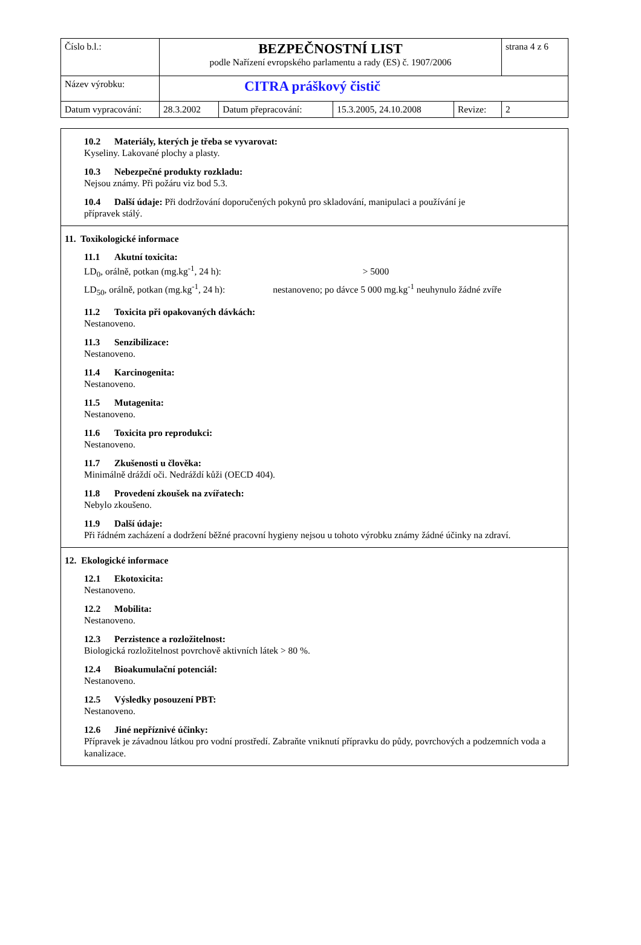| Číslo b.l.: | BEZPEČNOSTNÍ LIST podle Nařízení evropského parlamentu a rady (ES) č. 1907/2006 | | | | strana 4 z 6 |
| Název výrobku: | CITRA práškový čistič | | | | |
| Datum vypracování: | 28.3.2002 | Datum přepracování: | 15.3.2005, 24.10.2008 | Revize: | 2 |
10.2 Materiály, kterých je třeba se vyvarovat:
Kyseliny. Lakované plochy a plasty.
10.3 Nebezpečné produkty rozkladu:
Nejsou známy. Při požáru viz bod 5.3.
10.4 Další údaje: Při dodržování doporučených pokynů pro skladování, manipulaci a používání je
přípravek stálý.
11. Toxikologické informace
11.1 Akutní toxicita:
LD<sub>0</sub>, orálně, potkan (mg.kg<sup>-1</sup>, 24 h): > 5000
LD<sub>50</sub>, orálně, potkan (mg.kg<sup>-1</sup>, 24 h): nestanoveno; po dávce 5 000 mg.kg<sup>-1</sup> neuhynulo žádné zvíře
11.2 Toxicita při opakovaných dávkách:
Nestanoveno.
11.3 Senzibilizace:
Nestanoveno.
11.4 Karcinogenita:
Nestanoveno.
11.5 Mutagenita:
Nestanoveno.
11.6 Toxicita pro reprodukci:
Nestanoveno.
11.7 Zkušenosti u člověka:
Minimálně dráždí oči. Nedráždí kůži (OECD 404).
11.8 Provedení zkoušek na zvířatech:
Nebylo zkoušeno.
11.9 Další údaje:
Při řádném zacházení a dodržení běžné pracovní hygieny nejsou u tohoto výrobku známy žádné účinky na zdraví.
12. Ekologické informace
12.1 Ekotoxicita:
Nestanoveno.
12.2 Mobilita:
Nestanoveno.
12.3 Perzistence a rozložitelnost:
Biologická rozložitelnost povrchově aktivních látek > 80 %.
12.4 Bioakumulační potenciál:
Nestanoveno.
12.5 Výsledky posouzení PBT:
Nestanoveno.
12.6 Jiné nepříznivé účinky:
Přípravek je závadnou látkou pro vodní prostředí. Zabraňte vniknutí přípravku do půdy, povrchových a podzemních voda a kanalizace.